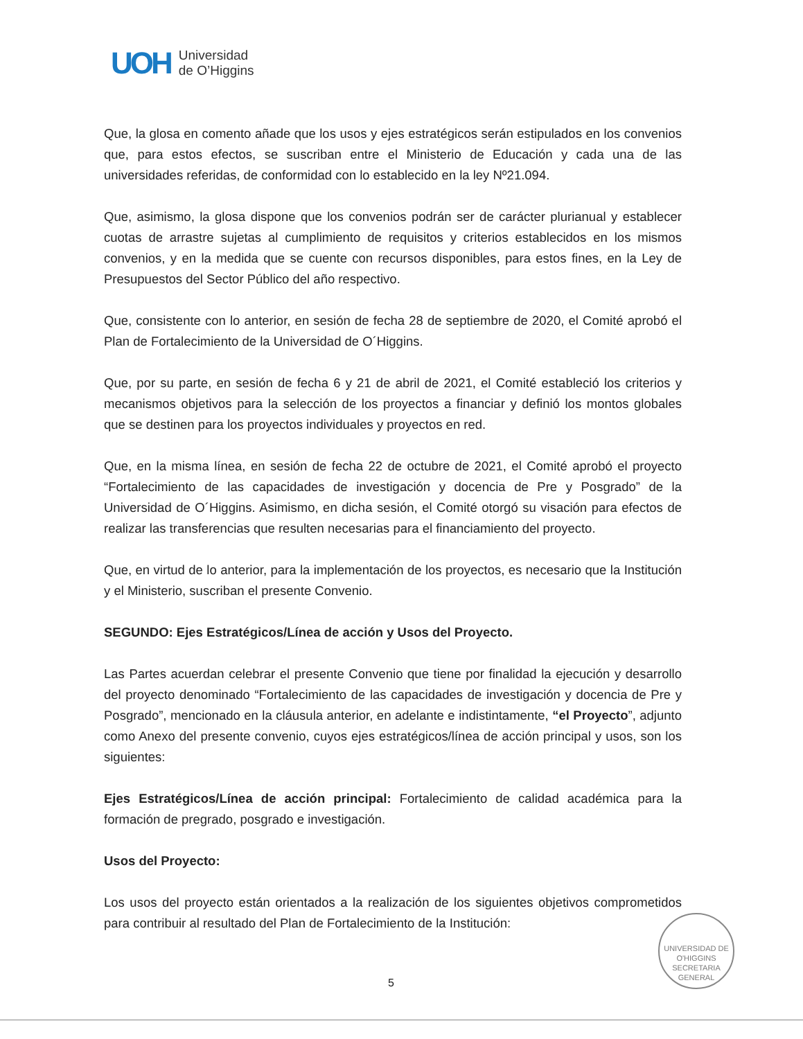UOH
Universidad
de O’Higgins
Que, la glosa en comento añade que los usos y ejes estratégicos serán estipulados en los convenios que, para estos efectos, se suscriban entre el Ministerio de Educación y cada una de las universidades referidas, de conformidad con lo establecido en la ley Nº21.094.
Que, asimismo, la glosa dispone que los convenios podrán ser de carácter plurianual y establecer cuotas de arrastre sujetas al cumplimiento de requisitos y criterios establecidos en los mismos convenios, y en la medida que se cuente con recursos disponibles, para estos fines, en la Ley de Presupuestos del Sector Público del año respectivo.
Que, consistente con lo anterior, en sesión de fecha 28 de septiembre de 2020, el Comité aprobó el Plan de Fortalecimiento de la Universidad de O´Higgins.
Que, por su parte, en sesión de fecha 6 y 21 de abril de 2021, el Comité estableció los criterios y mecanismos objetivos para la selección de los proyectos a financiar y definió los montos globales que se destinen para los proyectos individuales y proyectos en red.
Que, en la misma línea, en sesión de fecha 22 de octubre de 2021, el Comité aprobó el proyecto “Fortalecimiento de las capacidades de investigación y docencia de Pre y Posgrado” de la Universidad de O´Higgins. Asimismo, en dicha sesión, el Comité otorgó su visación para efectos de realizar las transferencias que resulten necesarias para el financiamiento del proyecto.
Que, en virtud de lo anterior, para la implementación de los proyectos, es necesario que la Institución y el Ministerio, suscriban el presente Convenio.
SEGUNDO: Ejes Estratégicos/Línea de acción y Usos del Proyecto.
Las Partes acuerdan celebrar el presente Convenio que tiene por finalidad la ejecución y desarrollo del proyecto denominado “Fortalecimiento de las capacidades de investigación y docencia de Pre y Posgrado”, mencionado en la cláusula anterior, en adelante e indistintamente, “el Proyecto”, adjunto como Anexo del presente convenio, cuyos ejes estratégicos/línea de acción principal y usos, son los siguientes:
Ejes Estratégicos/Línea de acción principal: Fortalecimiento de calidad académica para la formación de pregrado, posgrado e investigación.
Usos del Proyecto:
Los usos del proyecto están orientados a la realización de los siguientes objetivos comprometidos para contribuir al resultado del Plan de Fortalecimiento de la Institución:
UNIVERSIDAD DE O'HIGGINS
SECRETARIA
GENERAL
5